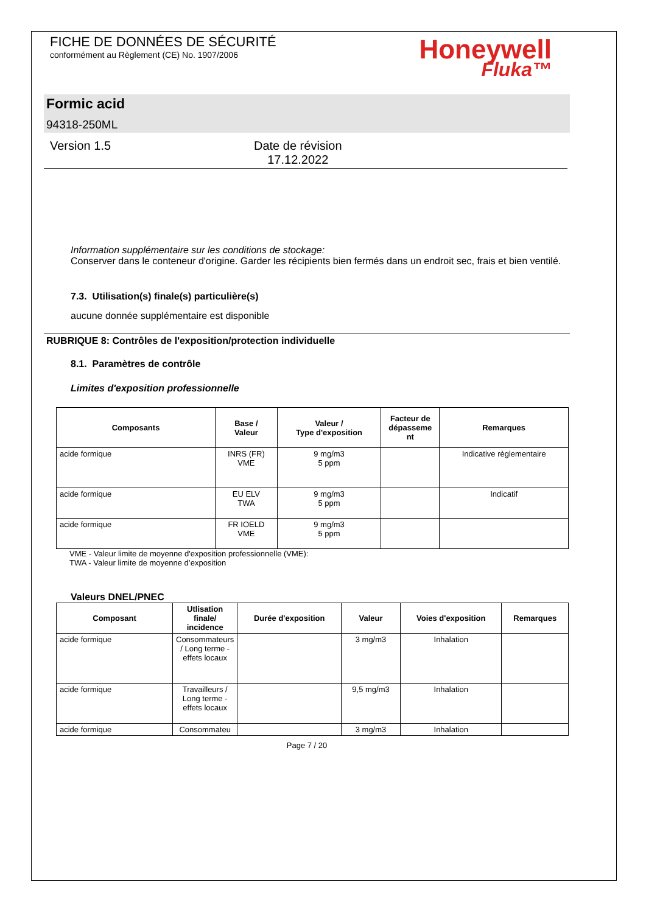FICHE DE DONNÉES DE SÉCURITÉ
conformément au Règlement (CE) No. 1907/2006
Honeywell
Fluka™
Formic acid
94318-250ML
Version 1.5 Date de révision
17.12.2022
Information supplémentaire sur les conditions de stockage:
Conserver dans le conteneur d'origine. Garder les récipients bien fermés dans un endroit sec, frais et bien ventilé.
7.3. Utilisation(s) finale(s) particulière(s)
aucune donnée supplémentaire est disponible
RUBRIQUE 8: Contrôles de l'exposition/protection individuelle
8.1. Paramètres de contrôle
Limites d'exposition professionnelle
| Composants | Base / Valeur | Valeur / Type d'exposition | Facteur de dépasseme nt | Remarques |
| --- | --- | --- | --- | --- |
| acide formique | INRS (FR) VME | 9 mg/m3 5 ppm | | Indicative règlementaire |
| acide formique | EU ELV TWA | 9 mg/m3 5 ppm | | Indicatif |
| acide formique | FR IOELD VME | 9 mg/m3 5 ppm | | |
VME - Valeur limite de moyenne d'exposition professionnelle (VME):
TWA - Valeur limite de moyenne d’exposition
Valeurs DNEL/PNEC
| Composant | Utlisation finale/ incidence | Durée d'exposition | Valeur | Voies d'exposition | Remarques |
| --- | --- | --- | --- | --- | --- |
| acide formique | Consommateurs / Long terme - effets locaux | | 3 mg/m3 | Inhalation | |
| acide formique | Travailleurs / Long terme - effets locaux | | 9,5 mg/m3 | Inhalation | |
| acide formique | Consommateu | | 3 mg/m3 | Inhalation | |
Page 7 / 20